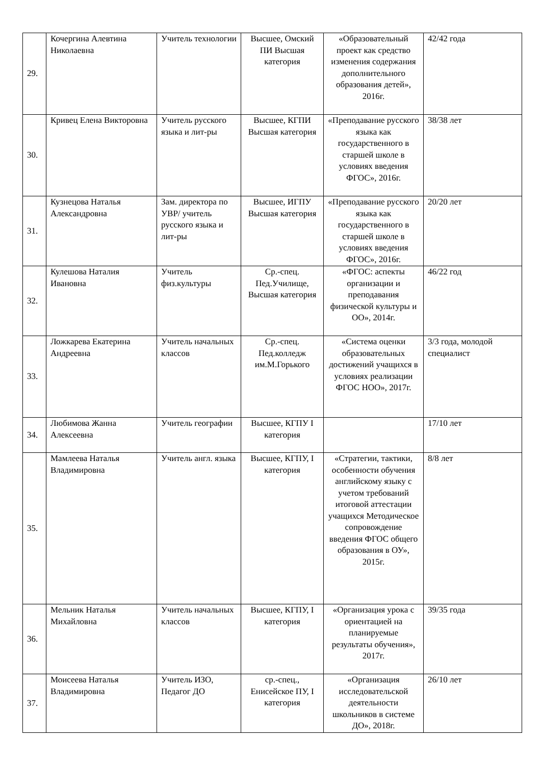| 29. | Кочергина Алевтина Николаевна | Учитель технологии | Высшее, Омский ПИ Высшая категория | «Образовательный проект как средство изменения содержания дополнительного образования детей», 2016г. | 42/42 года |
| 30. | Кривец Елена Викторовна | Учитель русского языка и лит-ры | Высшее, КГПИ Высшая категория | «Преподавание русского языка как государственного в старшей школе в условиях введения ФГОС», 2016г. | 38/38 лет |
| 31. | Кузнецова Наталья Александровна | Зам. директора по УВР/ учитель русского языка и лит-ры | Высшее, ИГПУ Высшая категория | «Преподавание русского языка как государственного в старшей школе в условиях введения ФГОС», 2016г. | 20/20 лет |
| 32. | Кулешова Наталия Ивановна | Учитель физ.культуры | Ср.-спец. Пед.Училище, Высшая категория | «ФГОС: аспекты организации и преподавания физической культуры и ОО», 2014г. | 46/22 год |
| 33. | Ложкарева Екатерина Андреевна | Учитель начальных классов | Ср.-спец. Пед.колледж им.М.Горького | «Система оценки образовательных достижений учащихся в условиях реализации ФГОС НОО», 2017г. | 3/3 года, молодой специалист |
| 34. | Любимова Жанна Алексеевна | Учитель географии | Высшее, КГПУ I категория | | 17/10 лет |
| 35. | Мамлеева Наталья Владимировна | Учитель англ. языка | Высшее, КГПУ, I категория | «Стратегии, тактики, особенности обучения английскому языку с учетом требований итоговой аттестации учащихся Методическое сопровождение введения ФГОС общего образования в ОУ», 2015г. | 8/8 лет |
| 36. | Мельник Наталья Михайловна | Учитель начальных классов | Высшее, КГПУ, I категория | «Организация урока с ориентацией на планируемые результаты обучения», 2017г. | 39/35 года |
| 37. | Моисеева Наталья Владимировна | Учитель ИЗО, Педагог ДО | ср.-спец., Енисейское ПУ, I категория | «Организация исследовательской деятельности школьников в системе ДО», 2018г. | 26/10 лет |